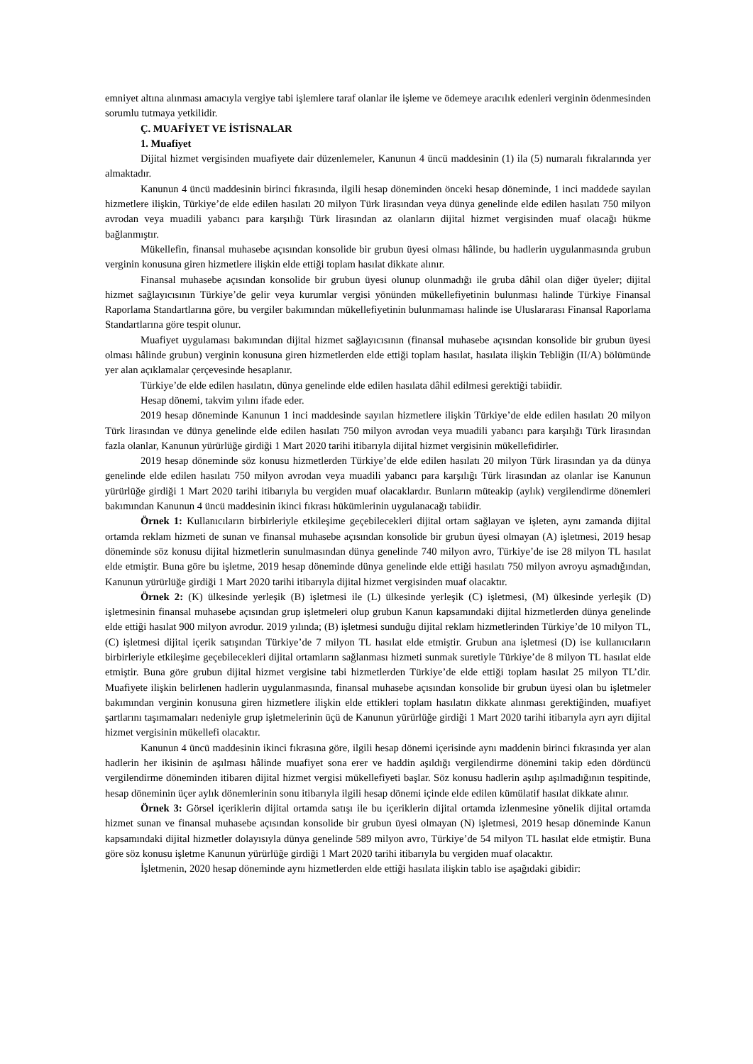emniyet altına alınması amacıyla vergiye tabi işlemlere taraf olanlar ile işleme ve ödemeye aracılık edenleri verginin ödenmesinden sorumlu tutmaya yetkilidir.
Ç. MUAFİYET VE İSTİSNALAR
1. Muafiyet
Dijital hizmet vergisinden muafiyete dair düzenlemeler, Kanunun 4 üncü maddesinin (1) ila (5) numaralı fıkralarında yer almaktadır.
Kanunun 4 üncü maddesinin birinci fıkrasında, ilgili hesap döneminden önceki hesap döneminde, 1 inci maddede sayılan hizmetlere ilişkin, Türkiye’de elde edilen hasılatı 20 milyon Türk lirasından veya dünya genelinde elde edilen hasılatı 750 milyon avrodan veya muadili yabancı para karşılığı Türk lirasından az olanların dijital hizmet vergisinden muaf olacağı hükme bağlanmıştır.
Mükellefin, finansal muhasebe açısından konsolide bir grubun üyesi olması hâlinde, bu hadlerin uygulanmasında grubun verginin konusuna giren hizmetlere ilişkin elde ettiği toplam hasılat dikkate alınır.
Finansal muhasebe açısından konsolide bir grubun üyesi olunup olunmadığı ile gruba dâhil olan diğer üyeler; dijital hizmet sağlayıcısının Türkiye’de gelir veya kurumlar vergisi yönünden mükellefiyetinin bulunması halinde Türkiye Finansal Raporlama Standartlarına göre, bu vergiler bakımından mükellefiyetinin bulunmaması halinde ise Uluslararası Finansal Raporlama Standartlarına göre tespit olunur.
Muafiyet uygulaması bakımından dijital hizmet sağlayıcısının (finansal muhasebe açısından konsolide bir grubun üyesi olması hâlinde grubun) verginin konusuna giren hizmetlerden elde ettiği toplam hasılat, hasılata ilişkin Tebliğin (II/A) bölümünde yer alan açıklamalar çerçevesinde hesaplanır.
Türkiye’de elde edilen hasılatın, dünya genelinde elde edilen hasılata dâhil edilmesi gerektiği tabiidir.
Hesap dönemi, takvim yılını ifade eder.
2019 hesap döneminde Kanunun 1 inci maddesinde sayılan hizmetlere ilişkin Türkiye’de elde edilen hasılatı 20 milyon Türk lirasından ve dünya genelinde elde edilen hasılatı 750 milyon avrodan veya muadili yabancı para karşılığı Türk lirasından fazla olanlar, Kanunun yürürlüğe girdiği 1 Mart 2020 tarihi itibarıyla dijital hizmet vergisinin mükellefidirler.
2019 hesap döneminde söz konusu hizmetlerden Türkiye’de elde edilen hasılatı 20 milyon Türk lirasından ya da dünya genelinde elde edilen hasılatı 750 milyon avrodan veya muadili yabancı para karşılığı Türk lirasından az olanlar ise Kanunun yürürlüğe girdiği 1 Mart 2020 tarihi itibarıyla bu vergiden muaf olacaklardır. Bunların müteakip (aylık) vergilendirme dönemleri bakımından Kanunun 4 üncü maddesinin ikinci fıkrası hükümlerinin uygulanacağı tabiidir.
Örnek 1: Kullanıcıların birbirleriyle etkileşime geçebilecekleri dijital ortam sağlayan ve işleten, aynı zamanda dijital ortamda reklam hizmeti de sunan ve finansal muhasebe açısından konsolide bir grubun üyesi olmayan (A) işletmesi, 2019 hesap döneminde söz konusu dijital hizmetlerin sunulmasından dünya genelinde 740 milyon avro, Türkiye’de ise 28 milyon TL hasılat elde etmiştir. Buna göre bu işletme, 2019 hesap döneminde dünya genelinde elde ettiği hasılatı 750 milyon avroyu aşmadığından, Kanunun yürürlüğe girdiği 1 Mart 2020 tarihi itibarıyla dijital hizmet vergisinden muaf olacaktır.
Örnek 2: (K) ülkesinde yerleşik (B) işletmesi ile (L) ülkesinde yerleşik (C) işletmesi, (M) ülkesinde yerleşik (D) işletmesinin finansal muhasebe açısından grup işletmeleri olup grubun Kanun kapsamındaki dijital hizmetlerden dünya genelinde elde ettiği hasılat 900 milyon avrodur. 2019 yılında; (B) işletmesi sunduğu dijital reklam hizmetlerinden Türkiye’de 10 milyon TL, (C) işletmesi dijital içerik satışından Türkiye’de 7 milyon TL hasılat elde etmiştir. Grubun ana işletmesi (D) ise kullanıcıların birbirleriyle etkileşime geçebilecekleri dijital ortamların sağlanması hizmeti sunmak suretiyle Türkiye’de 8 milyon TL hasılat elde etmiştir. Buna göre grubun dijital hizmet vergisine tabi hizmetlerden Türkiye’de elde ettiği toplam hasılat 25 milyon TL’dir. Muafiyete ilişkin belirlenen hadlerin uygulanmasında, finansal muhasebe açısından konsolide bir grubun üyesi olan bu işletmeler bakımından verginin konusuna giren hizmetlere ilişkin elde ettikleri toplam hasılatın dikkate alınması gerektiğinden, muafiyet şartlarını taşımamaları nedeniyle grup işletmelerinin üçü de Kanunun yürürlüğe girdiği 1 Mart 2020 tarihi itibarıyla ayrı ayrı dijital hizmet vergisinin mükellefi olacaktır.
Kanunun 4 üncü maddesinin ikinci fıkrasına göre, ilgili hesap dönemi içerisinde aynı maddenin birinci fıkrasında yer alan hadlerin her ikisinin de aşılması hâlinde muafiyet sona erer ve haddin aşıldığı vergilendirme dönemini takip eden dördüncü vergilendirme döneminden itibaren dijital hizmet vergisi mükellefiyeti başlar. Söz konusu hadlerin aşılıp aşılmadığının tespitinde, hesap döneminin üçer aylık dönemlerinin sonu itibarıyla ilgili hesap dönemi içinde elde edilen kümülatif hasılat dikkate alınır.
Örnek 3: Görsel içeriklerin dijital ortamda satışı ile bu içeriklerin dijital ortamda izlenmesine yönelik dijital ortamda hizmet sunan ve finansal muhasebe açısından konsolide bir grubun üyesi olmayan (N) işletmesi, 2019 hesap döneminde Kanun kapsamındaki dijital hizmetler dolayısıyla dünya genelinde 589 milyon avro, Türkiye’de 54 milyon TL hasılat elde etmiştir. Buna göre söz konusu işletme Kanunun yürürlüğe girdiği 1 Mart 2020 tarihi itibarıyla bu vergiden muaf olacaktır.
İşletmenin, 2020 hesap döneminde aynı hizmetlerden elde ettiği hasılata ilişkin tablo ise aşağıdaki gibidir: